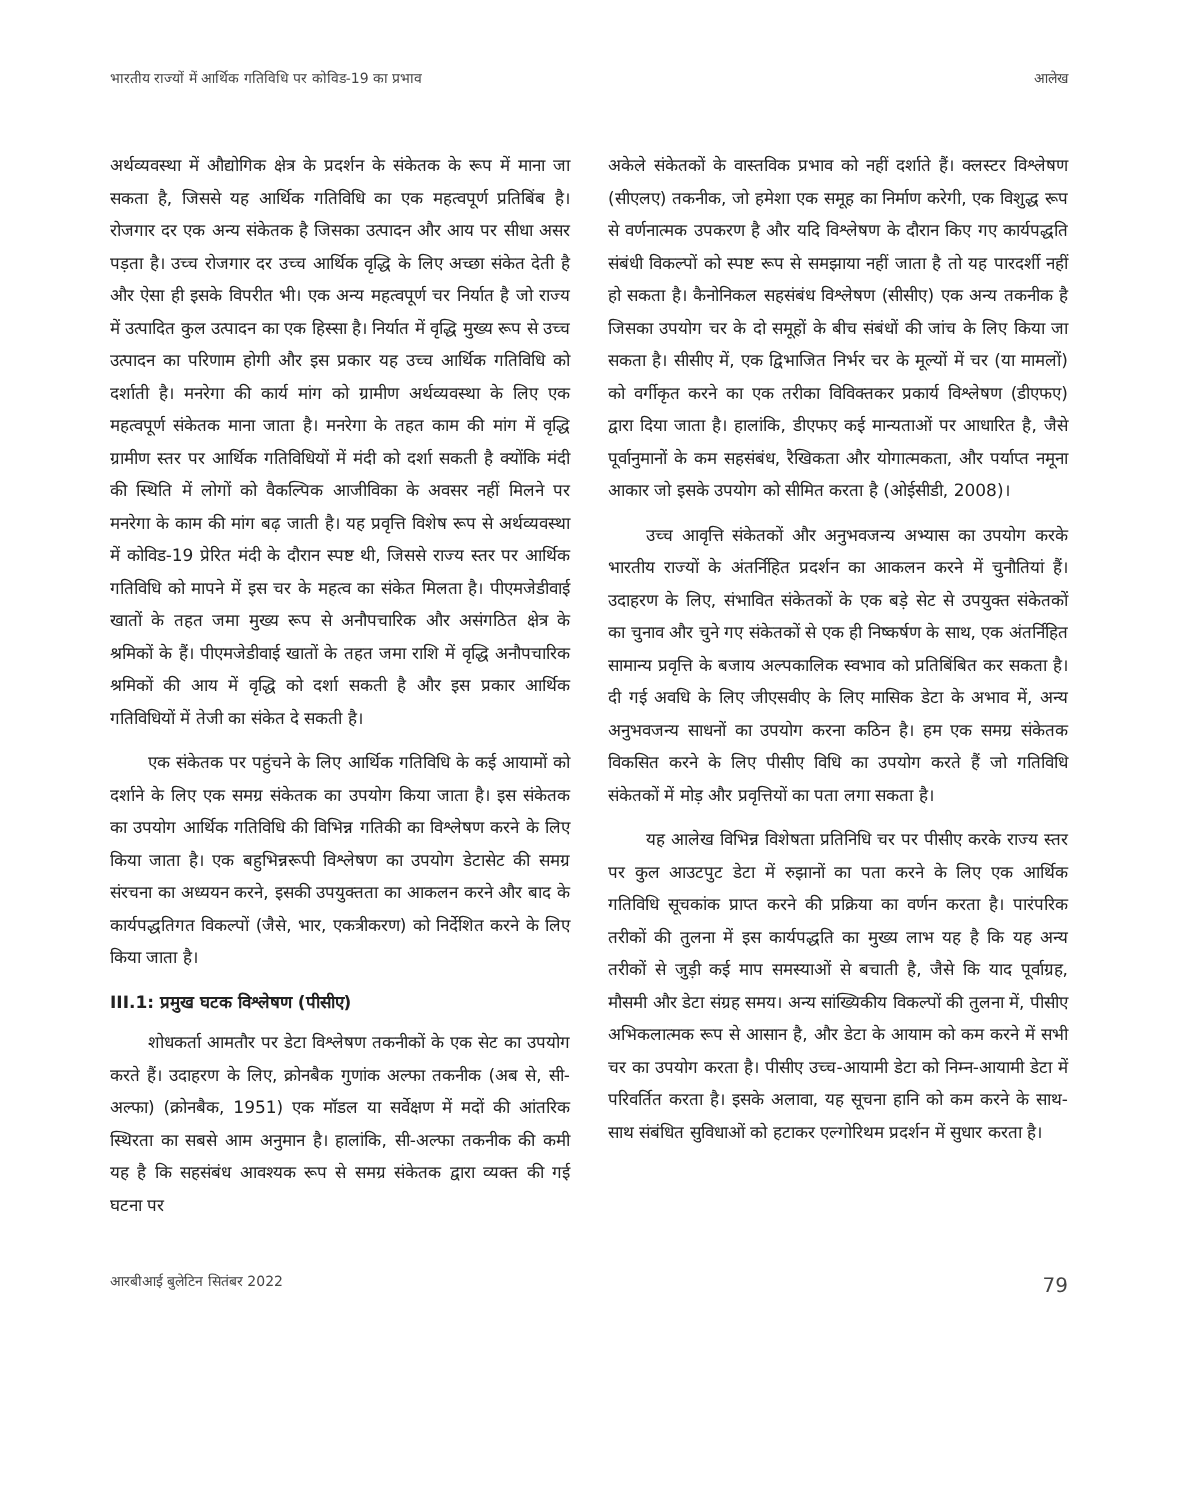भारतीय राज्यों में आर्थिक गतिविधि पर कोविड-19 का प्रभाव आलेख
अर्थव्यवस्था में औद्योगिक क्षेत्र के प्रदर्शन के संकेतक के रूप में माना जा सकता है, जिससे यह आर्थिक गतिविधि का एक महत्वपूर्ण प्रतिबिंब है। रोजगार दर एक अन्य संकेतक है जिसका उत्पादन और आय पर सीधा असर पड़ता है। उच्च रोजगार दर उच्च आर्थिक वृद्धि के लिए अच्छा संकेत देती है और ऐसा ही इसके विपरीत भी। एक अन्य महत्वपूर्ण चर निर्यात है जो राज्य में उत्पादित कुल उत्पादन का एक हिस्सा है। निर्यात में वृद्धि मुख्य रूप से उच्च उत्पादन का परिणाम होगी और इस प्रकार यह उच्च आर्थिक गतिविधि को दर्शाती है। मनरेगा की कार्य मांग को ग्रामीण अर्थव्यवस्था के लिए एक महत्वपूर्ण संकेतक माना जाता है। मनरेगा के तहत काम की मांग में वृद्धि ग्रामीण स्तर पर आर्थिक गतिविधियों में मंदी को दर्शा सकती है क्योंकि मंदी की स्थिति में लोगों को वैकल्पिक आजीविका के अवसर नहीं मिलने पर मनरेगा के काम की मांग बढ़ जाती है। यह प्रवृत्ति विशेष रूप से अर्थव्यवस्था में कोविड-19 प्रेरित मंदी के दौरान स्पष्ट थी, जिससे राज्य स्तर पर आर्थिक गतिविधि को मापने में इस चर के महत्व का संकेत मिलता है। पीएमजेडीवाई खातों के तहत जमा मुख्य रूप से अनौपचारिक और असंगठित क्षेत्र के श्रमिकों के हैं। पीएमजेडीवाई खातों के तहत जमा राशि में वृद्धि अनौपचारिक श्रमिकों की आय में वृद्धि को दर्शा सकती है और इस प्रकार आर्थिक गतिविधियों में तेजी का संकेत दे सकती है।
एक संकेतक पर पहुंचने के लिए आर्थिक गतिविधि के कई आयामों को दर्शाने के लिए एक समग्र संकेतक का उपयोग किया जाता है। इस संकेतक का उपयोग आर्थिक गतिविधि की विभिन्न गतिकी का विश्लेषण करने के लिए किया जाता है। एक बहुभिन्नरूपी विश्लेषण का उपयोग डेटासेट की समग्र संरचना का अध्ययन करने, इसकी उपयुक्तता का आकलन करने और बाद के कार्यपद्धतिगत विकल्पों (जैसे, भार, एकत्रीकरण) को निर्देशित करने के लिए किया जाता है।
III.1: प्रमुख घटक विश्लेषण (पीसीए)
शोधकर्ता आमतौर पर डेटा विश्लेषण तकनीकों के एक सेट का उपयोग करते हैं। उदाहरण के लिए, क्रोनबैक गुणांक अल्फा तकनीक (अब से, सी-अल्फा) (क्रोनबैक, 1951) एक मॉडल या सर्वेक्षण में मदों की आंतरिक स्थिरता का सबसे आम अनुमान है। हालांकि, सी-अल्फा तकनीक की कमी यह है कि सहसंबंध आवश्यक रूप से समग्र संकेतक द्वारा व्यक्त की गई घटना पर
अकेले संकेतकों के वास्तविक प्रभाव को नहीं दर्शाते हैं। क्लस्टर विश्लेषण (सीएलए) तकनीक, जो हमेशा एक समूह का निर्माण करेगी, एक विशुद्ध रूप से वर्णनात्मक उपकरण है और यदि विश्लेषण के दौरान किए गए कार्यपद्धति संबंधी विकल्पों को स्पष्ट रूप से समझाया नहीं जाता है तो यह पारदर्शी नहीं हो सकता है। कैनोनिकल सहसंबंध विश्लेषण (सीसीए) एक अन्य तकनीक है जिसका उपयोग चर के दो समूहों के बीच संबंधों की जांच के लिए किया जा सकता है। सीसीए में, एक द्विभाजित निर्भर चर के मूल्यों में चर (या मामलों) को वर्गीकृत करने का एक तरीका विविक्तकर प्रकार्य विश्लेषण (डीएफए) द्वारा दिया जाता है। हालांकि, डीएफए कई मान्यताओं पर आधारित है, जैसे पूर्वानुमानों के कम सहसंबंध, रैखिकता और योगात्मकता, और पर्याप्त नमूना आकार जो इसके उपयोग को सीमित करता है (ओईसीडी, 2008)।
उच्च आवृत्ति संकेतकों और अनुभवजन्य अभ्यास का उपयोग करके भारतीय राज्यों के अंतर्निहित प्रदर्शन का आकलन करने में चुनौतियां हैं। उदाहरण के लिए, संभावित संकेतकों के एक बड़े सेट से उपयुक्त संकेतकों का चुनाव और चुने गए संकेतकों से एक ही निष्कर्षण के साथ, एक अंतर्निहित सामान्य प्रवृत्ति के बजाय अल्पकालिक स्वभाव को प्रतिबिंबित कर सकता है। दी गई अवधि के लिए जीएसवीए के लिए मासिक डेटा के अभाव में, अन्य अनुभवजन्य साधनों का उपयोग करना कठिन है। हम एक समग्र संकेतक विकसित करने के लिए पीसीए विधि का उपयोग करते हैं जो गतिविधि संकेतकों में मोड़ और प्रवृत्तियों का पता लगा सकता है।
यह आलेख विभिन्न विशेषता प्रतिनिधि चर पर पीसीए करके राज्य स्तर पर कुल आउटपुट डेटा में रुझानों का पता करने के लिए एक आर्थिक गतिविधि सूचकांक प्राप्त करने की प्रक्रिया का वर्णन करता है। पारंपरिक तरीकों की तुलना में इस कार्यपद्धति का मुख्य लाभ यह है कि यह अन्य तरीकों से जुड़ी कई माप समस्याओं से बचाती है, जैसे कि याद पूर्वाग्रह, मौसमी और डेटा संग्रह समय। अन्य सांख्यिकीय विकल्पों की तुलना में, पीसीए अभिकलात्मक रूप से आसान है, और डेटा के आयाम को कम करने में सभी चर का उपयोग करता है। पीसीए उच्च-आयामी डेटा को निम्न-आयामी डेटा में परिवर्तित करता है। इसके अलावा, यह सूचना हानि को कम करने के साथ-साथ संबंधित सुविधाओं को हटाकर एल्गोरिथम प्रदर्शन में सुधार करता है।
आरबीआई बुलेटिन सितंबर 2022 79